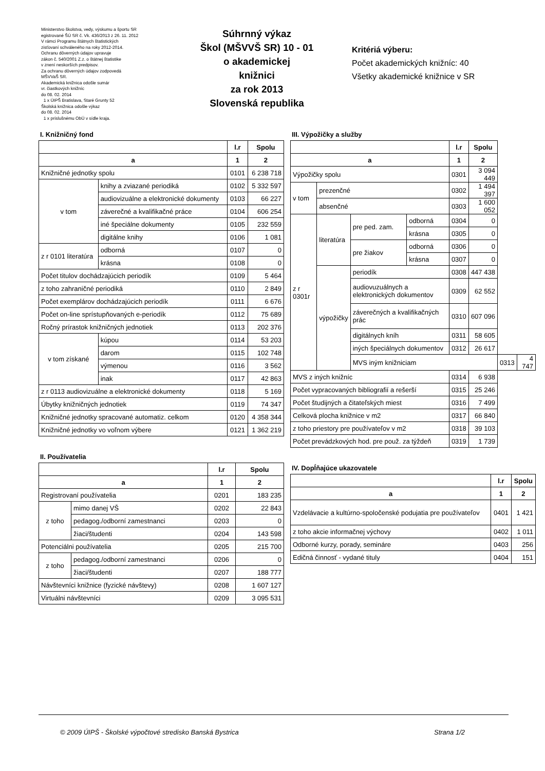Ministerstvo školstva, vedy, výskumu a športu SR
egistrované ŠÚ SR č. Vk. 436/2013 z 26. 11. 2012
V rámci Programu štátnych štatistických
zisťovaní schváleného na roky 2012-2014.
Ochranu dôverných údajov upravuje
zákon č. 540/2001 Z.z. o štátnej štatistike
v znení neskorších predpisov.
Za ochranu dôverných údajov zodpovedá
MŠVVaŠ SR.
Akademická knižnica odošle sumár
vr. čiastkových knižníc
do 08. 02. 2014
1 x ÚIPŠ Bratislava, Staré Grunty 52
Školská knižnica odošle výkaz
do 08. 02. 2014
1 x príslušnému ObÚ v sídle kraja.
Súhrnný výkaz
Škol (MŠVVŠ SR) 10 - 01
o akademickej
knižnici
za rok 2013
Slovenská republika
Kritériá výberu:
Počet akademických knižníc: 40
Všetky akademické knižnice v SR
I. Knižničný fond
| | | | l.r | Spolu |
| --- | --- | --- | --- | --- |
| a | | | 1 | 2 |
| Knižničné jednotky spolu | | | 0101 | 6 238 718 |
| v tom | knihy a zviazané periodiká | | 0102 | 5 332 597 |
| | audiovizuálne a elektronické dokumenty | | 0103 | 66 227 |
| | záverečné a kvalifikačné práce | | 0104 | 606 254 |
| | iné špeciálne dokumenty | | 0105 | 232 559 |
| | digitálne knihy | | 0106 | 1 081 |
| z r 0101 literatúra | | odborná | 0107 | 0 |
| | | krásna | 0108 | 0 |
| Počet titulov dochádzajúcich periodík | | | 0109 | 5 464 |
| z toho zahraničné periodiká | | | 0110 | 2 849 |
| Počet exemplárov dochádzajúcich periodík | | | 0111 | 6 676 |
| Počet on-line sprístupňovaných e-periodík | | | 0112 | 75 689 |
| Ročný prírastok knižničných jednotiek | | | 0113 | 202 376 |
| v tom získané | | kúpou | 0114 | 53 203 |
| | | darom | 0115 | 102 748 |
| | | výmenou | 0116 | 3 562 |
| | | inak | 0117 | 42 863 |
| z r 0113 audiovizuálne a elektronické dokumenty | | | 0118 | 5 169 |
| Úbytky knižničných jednotiek | | | 0119 | 74 347 |
| Knižničné jednotky spracované automatiz. celkom | | | 0120 | 4 358 344 |
| Knižničné jednotky vo voľnom výbere | | | 0121 | 1 362 219 |
II. Používatelia
| | | l.r | Spolu |
| --- | --- | --- | --- |
| a | | 1 | 2 |
| Registrovaní používatelia | | 0201 | 183 235 |
| z toho | mimo danej VŠ | 0202 | 22 843 |
| | pedagog./odborní zamestnanci | 0203 | 0 |
| | žiaci/študenti | 0204 | 143 598 |
| Potenciálni používatelia | | 0205 | 215 700 |
| z toho | pedagog./odborní zamestnanci | 0206 | 0 |
| | žiaci/študenti | 0207 | 188 777 |
| Návštevníci knižnice (fyzické návštevy) | | 0208 | 1 607 127 |
| Virtuálni návštevníci | | 0209 | 3 095 531 |
III. Výpožičky a služby
| | | | | l.r | Spolu | | |
| --- | --- | --- | --- | --- | --- | --- | --- |
| a | | | | 1 | 2 | | |
| Výpožičky spolu | | | | 0301 | 3 094 449 | | |
| v tom | prezenčné | | | 0302 | 1 494 397 | | |
| | absenčné | | | 0303 | 1 600 052 | | |
| z r 0301r | literatúra | pre ped. zam. | odborná | 0304 | 0 | | |
| | | | krásna | 0305 | 0 | | |
| | | pre žiakov | odborná | 0306 | 0 | | |
| | | | krásna | 0307 | 0 | | |
| | výpožičky | periodík | | 0308 | 447 438 | | |
| | | audiovuzuálnych a elektronických dokumentov | | 0309 | 62 552 | | |
| | | záverečných a kvalifikačných prác | | 0310 | 607 096 | | |
| | | digitálnych kníh | | 0311 | 58 605 | | |
| | | iných špeciálnych dokumentov | | 0312 | 26 617 | | |
| | | MVS iným knižniciam | | | | 0313 | 4 747 |
| MVS z iných knižníc | | | | 0314 | 6 938 | | |
| Počet vypracovaných bibliografií a rešerší | | | | 0315 | 25 246 | | |
| Počet študijných a čitateľských miest | | | | 0316 | 7 499 | | |
| Celková plocha knižnice v m2 | | | | 0317 | 66 840 | | |
| z toho priestory pre používateľov v m2 | | | | 0318 | 39 103 | | |
| Počet prevádzkových hod. pre použ. za týždeň | | | | 0319 | 1 739 | | |
IV. Dopĺňajúce ukazovatele
| | l.r | Spolu |
| --- | --- | --- |
| a | 1 | 2 |
| Vzdelávacie a kultúrno-spoločenské podujatia pre používateľov | 0401 | 1 421 |
| z toho akcie informačnej výchovy | 0402 | 1 011 |
| Odborné kurzy, porady, semináre | 0403 | 256 |
| Edičná činnosť - vydané tituly | 0404 | 151 |
© 2009 ÚIPŠ - Školské výpočtové stredisko Banská Bystrica Strana 1/2